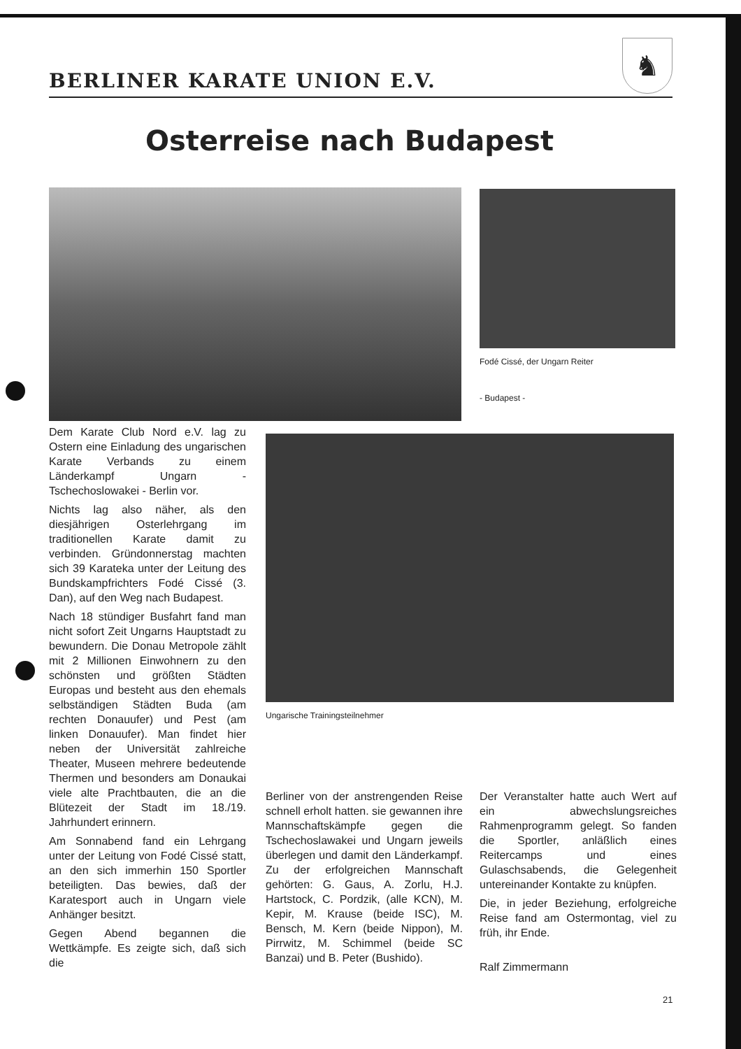BERLINER KARATE UNION E.V.
♞
Osterreise nach Budapest
Fodé Cissé, der Ungarn Reiter
- Budapest -
Dem Karate Club Nord e.V. lag zu Ostern eine Einladung des ungarischen Karate Verbands zu einem Länderkampf Ungarn - Tschechoslowakei - Berlin vor.
Nichts lag also näher, als den diesjährigen Osterlehrgang im traditionellen Karate damit zu verbinden. Gründonnerstag machten sich 39 Karateka unter der Leitung des Bundskampfrichters Fodé Cissé (3. Dan), auf den Weg nach Budapest.
Nach 18 stündiger Busfahrt fand man nicht sofort Zeit Ungarns Hauptstadt zu bewundern. Die Donau Metropole zählt mit 2 Millionen Einwohnern zu den schönsten und größten Städten Europas und besteht aus den ehemals selbständigen Städten Buda (am rechten Donauufer) und Pest (am linken Donauufer). Man findet hier neben der Universität zahlreiche Theater, Museen mehrere bedeutende Thermen und besonders am Donaukai viele alte Prachtbauten, die an die Blütezeit der Stadt im 18./19. Jahrhundert erinnern.
Am Sonnabend fand ein Lehrgang unter der Leitung von Fodé Cissé statt, an den sich immerhin 150 Sportler beteiligten. Das bewies, daß der Karatesport auch in Ungarn viele Anhänger besitzt.
Gegen Abend begannen die Wettkämpfe. Es zeigte sich, daß sich die
Ungarische Trainingsteilnehmer
Berliner von der anstrengenden Reise schnell erholt hatten. sie gewannen ihre Mannschaftskämpfe gegen die Tschechoslawakei und Ungarn jeweils überlegen und damit den Länderkampf. Zu der erfolgreichen Mannschaft gehörten: G. Gaus, A. Zorlu, H.J. Hartstock, C. Pordzik, (alle KCN), M. Kepir, M. Krause (beide ISC), M. Bensch, M. Kern (beide Nippon), M. Pirrwitz, M. Schimmel (beide SC Banzai) und B. Peter (Bushido).
Der Veranstalter hatte auch Wert auf ein abwechslungsreiches Rahmenprogramm gelegt. So fanden die Sportler, anläßlich eines Reitercamps und eines Gulaschsabends, die Gelegenheit untereinander Kontakte zu knüpfen.
Die, in jeder Beziehung, erfolgreiche Reise fand am Ostermontag, viel zu früh, ihr Ende.
Ralf Zimmermann
21